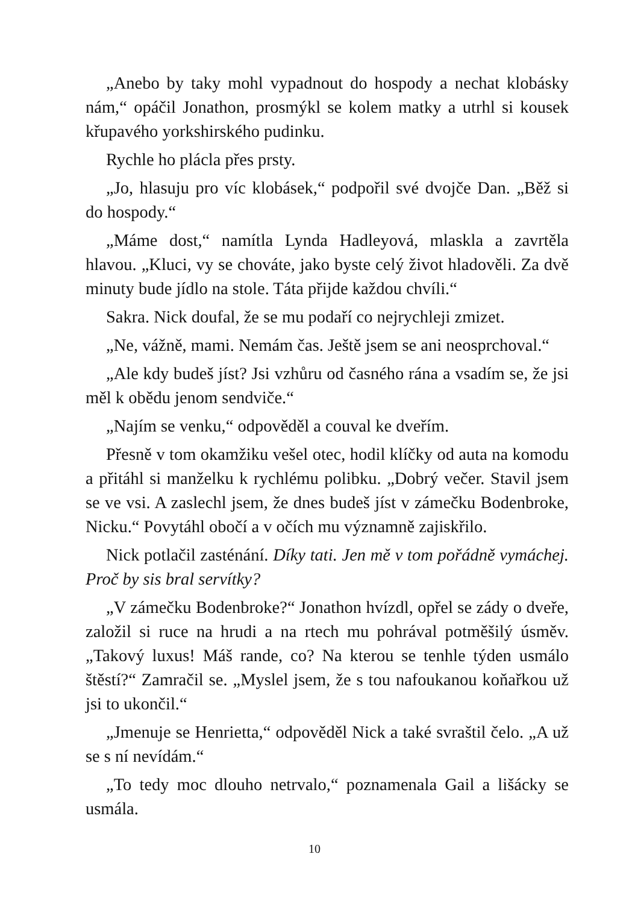„Anebo by taky mohl vypadnout do hospody a nechat klobásky nám,“ opáčil Jonathon, prosmýkl se kolem matky a utrhl si kousek křupavého yorkshirského pudinku.
Rychle ho plácla přes prsty.
„Jo, hlasuju pro víc klobásek,“ podpořil své dvojče Dan. „Běž si do hospody.“
„Máme dost,“ namítla Lynda Hadleyová, mlaskla a zavrtěla hlavou. „Kluci, vy se chováte, jako byste celý život hladověli. Za dvě minuty bude jídlo na stole. Táta přijde každou chvíli.“
Sakra. Nick doufal, že se mu podaří co nejrychleji zmizet.
„Ne, vážně, mami. Nemám čas. Ještě jsem se ani neosprchoval.“
„Ale kdy budeš jíst? Jsi vzhůru od časného rána a vsadím se, že jsi měl k obědu jenom sendviče.“
„Najím se venku,“ odpověděl a couval ke dveřím.
Přesně v tom okamžiku vešel otec, hodil klíčky od auta na komodu a přitáhl si manželku k rychlému polibku. „Dobrý večer. Stavil jsem se ve vsi. A zaslechl jsem, že dnes budeš jíst v zámečku Bodenbroke, Nicku.“ Povytáhl obočí a v očích mu významně zajiskřilo.
Nick potlačil zasténání. Díky tati. Jen mě v tom pořádně vymáchej. Proč by sis bral servítky?
„V zámečku Bodenbroke?“ Jonathon hvízdl, opřel se zády o dveře, založil si ruce na hrudi a na rtech mu pohrával potměšilý úsměv. „Takový luxus! Máš rande, co? Na kterou se tenhle týden usmálo štěstí?“ Zamračil se. „Myslel jsem, že s tou nafoukanou koňařkou už jsi to ukončil.“
„Jmenuje se Henrietta,“ odpověděl Nick a také svraštil čelo. „A už se s ní nevídám.“
„To tedy moc dlouho netrvalo,“ poznamenala Gail a lišácky se usmála.
10